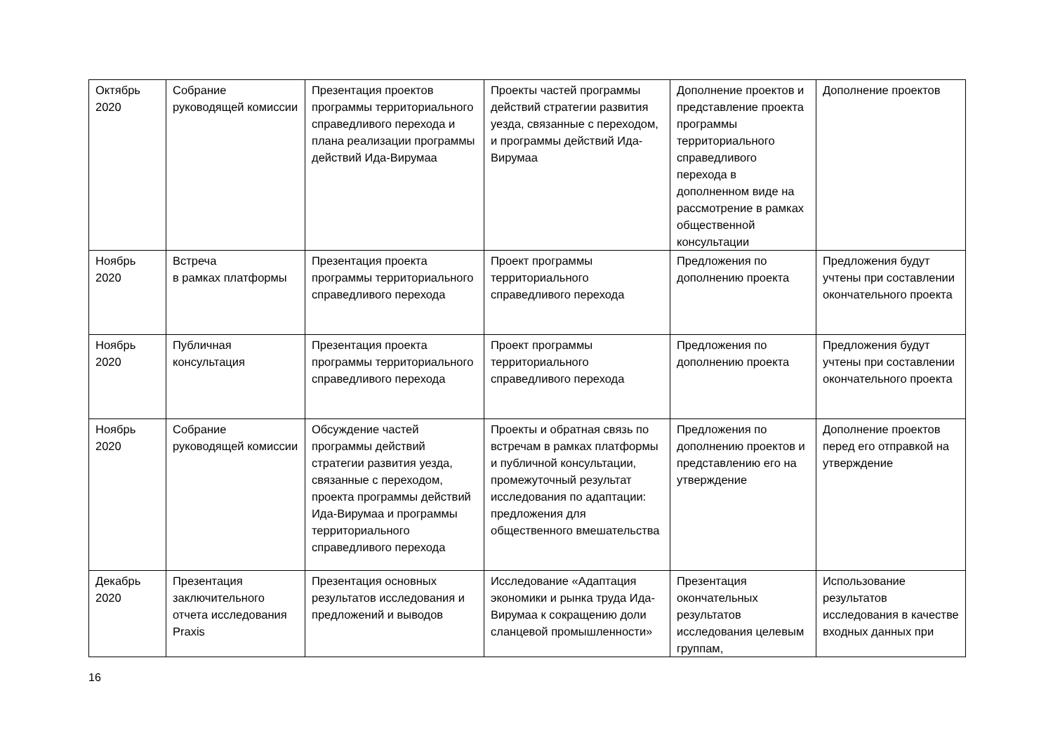| Октябрь 2020 | Собрание руководящей комиссии | Презентация проектов программы территориального справедливого перехода и плана реализации программы действий Ида-Вирумаа | Проекты частей программы действий стратегии развития уезда, связанные с переходом, и программы действий Ида-Вирумаа | Дополнение проектов и представление проекта программы территориального справедливого перехода в дополненном виде на рассмотрение в рамках общественной консультации | Дополнение проектов |
| Ноябрь 2020 | Встреча в рамках платформы | Презентация проекта программы территориального справедливого перехода | Проект программы территориального справедливого перехода | Предложения по дополнению проекта | Предложения будут учтены при составлении окончательного проекта |
| Ноябрь 2020 | Публичная консультация | Презентация проекта программы территориального справедливого перехода | Проект программы территориального справедливого перехода | Предложения по дополнению проекта | Предложения будут учтены при составлении окончательного проекта |
| Ноябрь 2020 | Собрание руководящей комиссии | Обсуждение частей программы действий стратегии развития уезда, связанные с переходом, проекта программы действий Ида-Вирумаа и программы территориального справедливого перехода | Проекты и обратная связь по встречам в рамках платформы и публичной консультации, промежуточный результат исследования по адаптации: предложения для общественного вмешательства | Предложения по дополнению проектов и представлению его на утверждение | Дополнение проектов перед его отправкой на утверждение |
| Декабрь 2020 | Презентация заключительного отчета исследования Praxis | Презентация основных результатов исследования и предложений и выводов | Исследование «Адаптация экономики и рынка труда Ида-Вирумаа к сокращению доли сланцевой промышленности» | Презентация окончательных результатов исследования целевым группам, | Использование результатов исследования в качестве входных данных при |
16